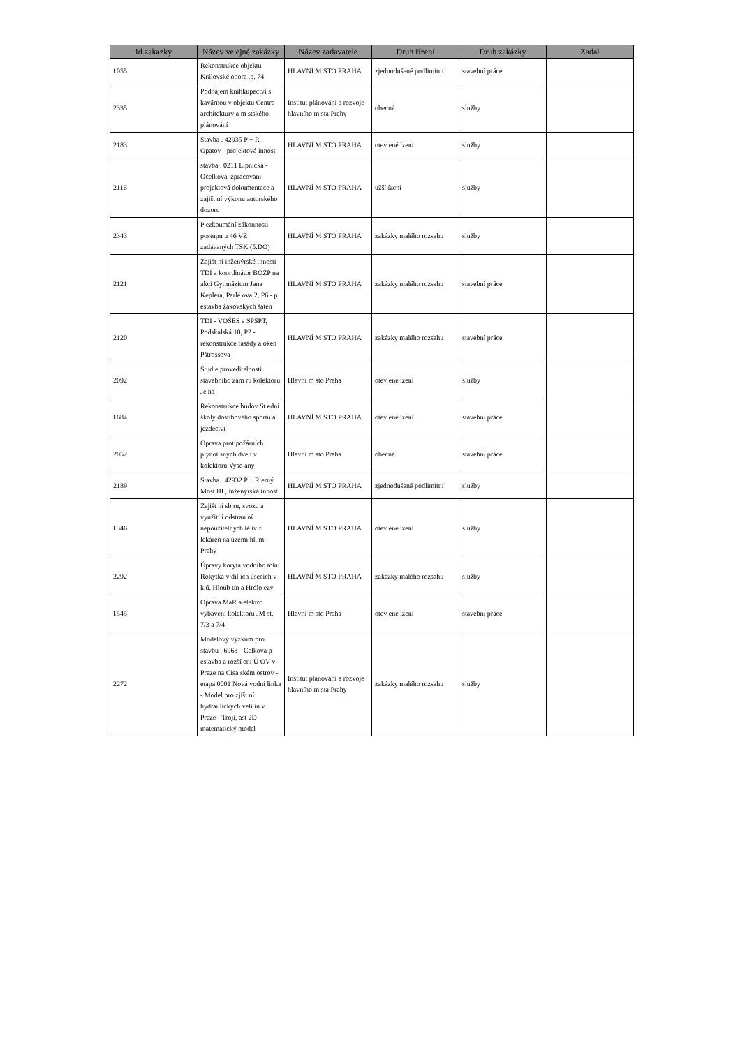| Id zakazky | Název ve ejné zakázky | Název zadavatele | Druh řízení | Druh zakázky | Zadal |
| --- | --- | --- | --- | --- | --- |
| 1055 | Rekonstrukce objektu Královské obora .p. 74 | HLAVNÍ M STO PRAHA | zjednodušené podlimitní | stavební práce | |
| 2335 | Podnájem knihkupectví s kavárnou v objektu Centra architektury a m stského plánování | Institut plánování a rozvoje hlavního m sta Prahy | obecné | služby | |
| 2183 | Stavba . 42935 P + R Opatov - projektová innost | HLAVNÍ M STO PRAHA | otev ené ízení | služby | |
| 2116 | stavba . 0211 Lipnická - Ocelkova, zpracování projektová dokumentace a zajišt ní výkonu autorského dozoru | HLAVNÍ M STO PRAHA | užší ízení | služby | |
| 2343 | P ezkoumání zákonnosti postupu u 46 VZ zadávaných TSK (5.DO) | HLAVNÍ M STO PRAHA | zakázky malého rozsahu | služby | |
| 2121 | Zajišt ní inženýrské innosti - TDI a koordinátor BOZP na akci Gymnázium Jana Keplera, Parlé ova 2, P6 - p estavba žákovských šaten | HLAVNÍ M STO PRAHA | zakázky malého rozsahu | stavební práce | |
| 2120 | TDI - VOŠES a SPŠPT, Podskalská 10, P2 - rekonstrukce fasády a oken Pštrossova | HLAVNÍ M STO PRAHA | zakázky malého rozsahu | stavební práce | |
| 2092 | Studie proveditelnosti stavebního zám ru kolektoru Je ná | Hlavní m sto Praha | otev ené ízení | služby | |
| 1684 | Rekonstrukce budov St ední školy dostihového sportu a jezdectví | HLAVNÍ M STO PRAHA | otev ené ízení | stavební práce | |
| 2052 | Oprava protipožárních plynot sných dve í v kolektoru Vyso any | Hlavní m sto Praha | obecné | stavební práce | |
| 2189 | Stavba . 42932 P + R erný Most III., inženýrská innost | HLAVNÍ M STO PRAHA | zjednodušené podlimitní | služby | |
| 1346 | Zajišt ní sb ru, svozu a využití i odstran ní nepoužitelných lé iv z lékáren na území hl. m. Prahy | HLAVNÍ M STO PRAHA | otev ené ízení | služby | |
| 2292 | Úpravy koryta vodního toku Rokytka v díl ích úsecích v k.ú. Hloub tín a Hrdlo ezy | HLAVNÍ M STO PRAHA | zakázky malého rozsahu | služby | |
| 1545 | Oprava MaR a elektro vybavení kolektoru JM st. 7/3 a 7/4 | Hlavní m sto Praha | otev ené ízení | stavební práce | |
| 2272 | Modelový výzkum pro stavbu . 6963 - Celková p estavba a rozší ení Ú OV v Praze na Císa ském ostrov - etapa 0001 Nová vodní linka - Model pro zjišt ní hydraulických veli in v Praze - Troji, ást 2D matematický model | Institut plánování a rozvoje hlavního m sta Prahy | zakázky malého rozsahu | služby | |